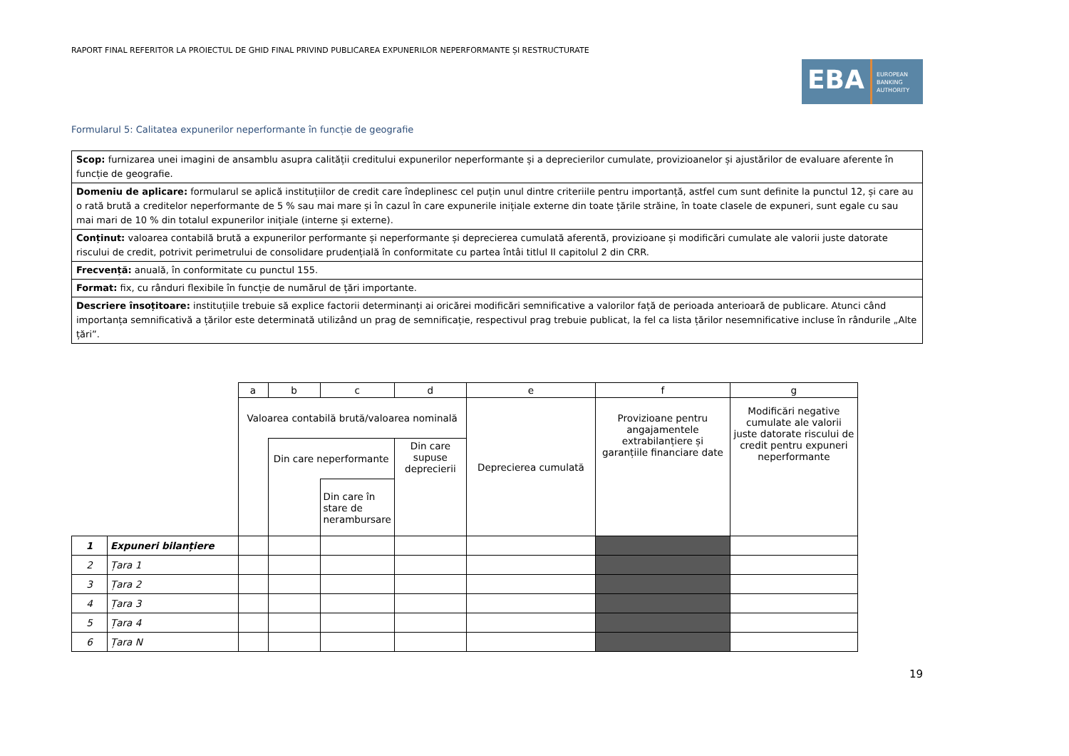RAPORT FINAL REFERITOR LA PROIECTUL DE GHID FINAL PRIVIND PUBLICAREA EXPUNERILOR NEPERFORMANTE ȘI RESTRUCTURATE
EBA
EUROPEAN
BANKING
AUTHORITY
Formularul 5: Calitatea expunerilor neperformante în funcție de geografie
| Scop: furnizarea unei imagini de ansamblu asupra calității creditului expunerilor neperformante și a deprecierilor cumulate, provizioanelor și ajustărilor de evaluare aferente în funcție de geografie. |
| Domeniu de aplicare: formularul se aplică instituțiilor de credit care îndeplinesc cel puțin unul dintre criteriile pentru importanță, astfel cum sunt definite la punctul 12, și care au o rată brută a creditelor neperformante de 5 % sau mai mare și în cazul în care expunerile inițiale externe din toate țările străine, în toate clasele de expuneri, sunt egale cu sau mai mari de 10 % din totalul expunerilor inițiale (interne și externe). |
| Conținut: valoarea contabilă brută a expunerilor performante și neperformante și deprecierea cumulată aferentă, provizioane și modificări cumulate ale valorii juste datorate riscului de credit, potrivit perimetrului de consolidare prudențială în conformitate cu partea întâi titlul II capitolul 2 din CRR. |
| Frecvență: anuală, în conformitate cu punctul 155. |
| Format: fix, cu rânduri flexibile în funcție de numărul de țări importante. |
| Descriere însoțitoare: instituțiile trebuie să explice factorii determinanți ai oricărei modificări semnificative a valorilor față de perioada anterioară de publicare. Atunci când importanța semnificativă a țărilor este determinată utilizând un prag de semnificație, respectivul prag trebuie publicat, la fel ca lista țărilor nesemnificative incluse în rândurile „Alte țări”. |
| | | a | b | c | d | e | f | g |
| | | Valoarea contabilă brută/valoarea nominală | | | | Deprecierea cumulată | Provizioane pentru angajamentele extrabilanțiere și garanțiile financiare date | Modificări negative cumulate ale valorii juste datorate riscului de credit pentru expuneri neperformante |
| | | | Din care neperformante | | Din care supuse deprecierii | | | |
| | | | | Din care în stare de nerambursare | | | | |
| 1 | Expuneri bilanțiere | | | | | | | |
| 2 | Țara 1 | | | | | | | |
| 3 | Țara 2 | | | | | | | |
| 4 | Țara 3 | | | | | | | |
| 5 | Țara 4 | | | | | | | |
| 6 | Țara N | | | | | | | |
19